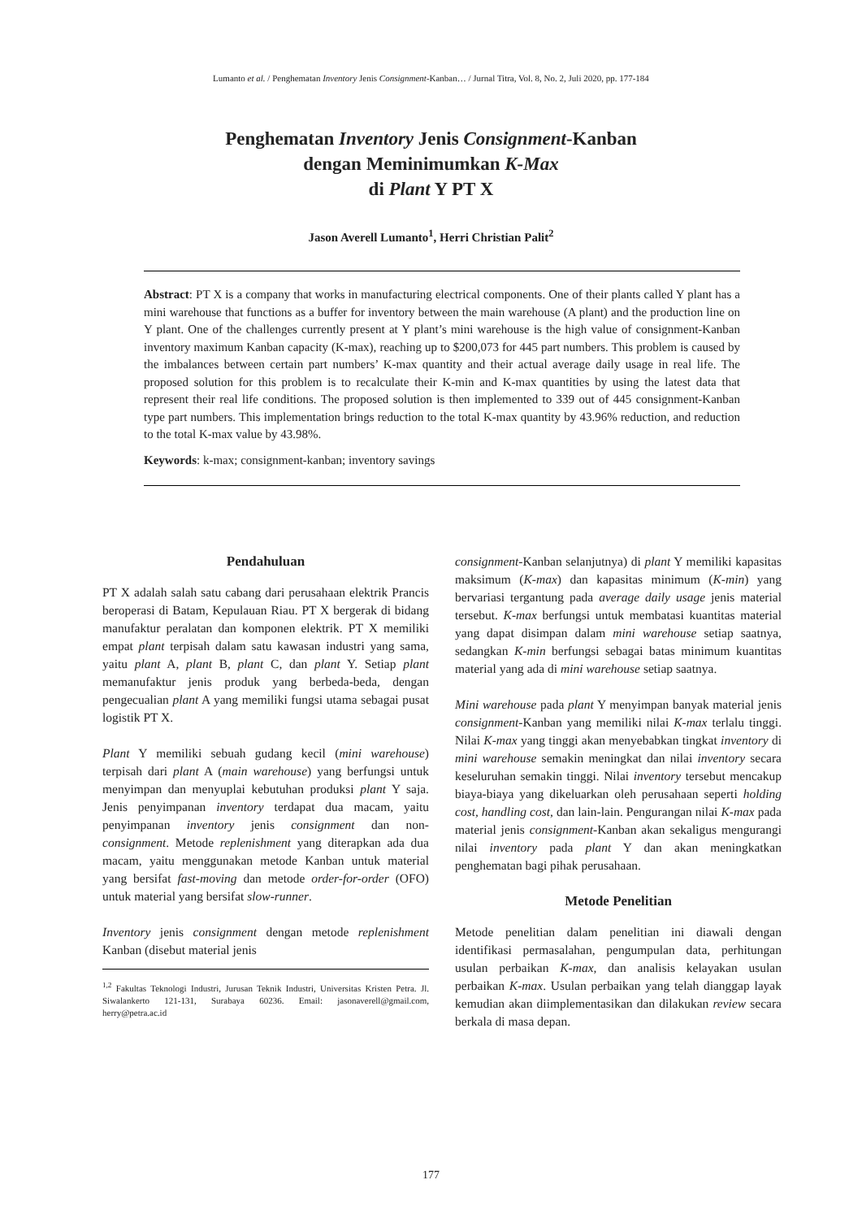Lumanto et al. / Penghematan Inventory Jenis Consignment-Kanban… / Jurnal Titra, Vol. 8, No. 2, Juli 2020, pp. 177-184
Penghematan Inventory Jenis Consignment-Kanban
dengan Meminimumkan K-Max
di Plant Y PT X
Jason Averell Lumanto<sup>1</sup>, Herri Christian Palit<sup>2</sup>
Abstract: PT X is a company that works in manufacturing electrical components. One of their plants called Y plant has a mini warehouse that functions as a buffer for inventory between the main warehouse (A plant) and the production line on Y plant. One of the challenges currently present at Y plant’s mini warehouse is the high value of consignment-Kanban inventory maximum Kanban capacity (K-max), reaching up to $200,073 for 445 part numbers. This problem is caused by the imbalances between certain part numbers’ K-max quantity and their actual average daily usage in real life. The proposed solution for this problem is to recalculate their K-min and K-max quantities by using the latest data that represent their real life conditions. The proposed solution is then implemented to 339 out of 445 consignment-Kanban type part numbers. This implementation brings reduction to the total K-max quantity by 43.96% reduction, and reduction to the total K-max value by 43.98%.
Keywords: k-max; consignment-kanban; inventory savings
Pendahuluan
PT X adalah salah satu cabang dari perusahaan elektrik Prancis beroperasi di Batam, Kepulauan Riau. PT X bergerak di bidang manufaktur peralatan dan komponen elektrik. PT X memiliki empat plant terpisah dalam satu kawasan industri yang sama, yaitu plant A, plant B, plant C, dan plant Y. Setiap plant memanufaktur jenis produk yang berbeda-beda, dengan pengecualian plant A yang memiliki fungsi utama sebagai pusat logistik PT X.
Plant Y memiliki sebuah gudang kecil (mini warehouse) terpisah dari plant A (main warehouse) yang berfungsi untuk menyimpan dan menyuplai kebutuhan produksi plant Y saja. Jenis penyimpanan inventory terdapat dua macam, yaitu penyimpanan inventory jenis consignment dan non-consignment. Metode replenishment yang diterapkan ada dua macam, yaitu menggunakan metode Kanban untuk material yang bersifat fast-moving dan metode order-for-order (OFO) untuk material yang bersifat slow-runner.
Inventory jenis consignment dengan metode replenishment Kanban (disebut material jenis
<sup>1,2</sup> Fakultas Teknologi Industri, Jurusan Teknik Industri, Universitas Kristen Petra. Jl. Siwalankerto 121-131, Surabaya 60236. Email: jasonaverell@gmail.com, herry@petra.ac.id
consignment-Kanban selanjutnya) di plant Y memiliki kapasitas maksimum (K-max) dan kapasitas minimum (K-min) yang bervariasi tergantung pada average daily usage jenis material tersebut. K-max berfungsi untuk membatasi kuantitas material yang dapat disimpan dalam mini warehouse setiap saatnya, sedangkan K-min berfungsi sebagai batas minimum kuantitas material yang ada di mini warehouse setiap saatnya.
Mini warehouse pada plant Y menyimpan banyak material jenis consignment-Kanban yang memiliki nilai K-max terlalu tinggi. Nilai K-max yang tinggi akan menyebabkan tingkat inventory di mini warehouse semakin meningkat dan nilai inventory secara keseluruhan semakin tinggi. Nilai inventory tersebut mencakup biaya-biaya yang dikeluarkan oleh perusahaan seperti holding cost, handling cost, dan lain-lain. Pengurangan nilai K-max pada material jenis consignment-Kanban akan sekaligus mengurangi nilai inventory pada plant Y dan akan meningkatkan penghematan bagi pihak perusahaan.
Metode Penelitian
Metode penelitian dalam penelitian ini diawali dengan identifikasi permasalahan, pengumpulan data, perhitungan usulan perbaikan K-max, dan analisis kelayakan usulan perbaikan K-max. Usulan perbaikan yang telah dianggap layak kemudian akan diimplementasikan dan dilakukan review secara berkala di masa depan.
177